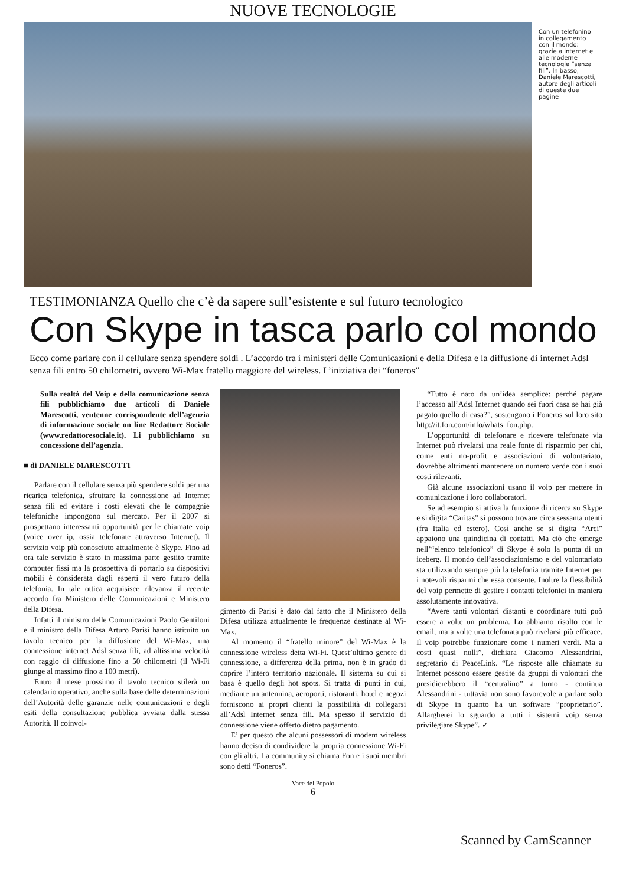NUOVE TECNOLOGIE
Con un telefonino in collegamento con il mondo: grazie a internet e alle moderne tecnologie “senza fili”. In basso, Daniele Marescotti, autore degli articoli di queste due pagine
TESTIMONIANZA Quello che c’è da sapere sull’esistente e sul futuro tecnologico
Con Skype in tasca parlo col mondo
Ecco come parlare con il cellulare senza spendere soldi . L’accordo tra i ministeri delle Comunicazioni e della Difesa e la diffusione di internet Adsl senza fili entro 50 chilometri, ovvero Wi-Max fratello maggiore del wireless. L’iniziativa dei “foneros”
Sulla realtà del Voip e della comunicazione senza fili pubblichiamo due articoli di Daniele Marescotti, ventenne corrispondente dell’agenzia di informazione sociale on line Redattore Sociale (www.redattoresociale.it). Li pubblichiamo su concessione dell’agenzia.
■ di DANIELE MARESCOTTI
Parlare con il cellulare senza più spendere soldi per una ricarica telefonica, sfruttare la connessione ad Internet senza fili ed evitare i costi elevati che le compagnie telefoniche impongono sul mercato. Per il 2007 si prospettano interessanti opportunità per le chiamate voip (voice over ip, ossia telefonate attraverso Internet). Il servizio voip più conosciuto attualmente è Skype. Fino ad ora tale servizio è stato in massima parte gestito tramite computer fissi ma la prospettiva di portarlo su dispositivi mobili è considerata dagli esperti il vero futuro della telefonia. In tale ottica acquisisce rilevanza il recente accordo fra Ministero delle Comunicazioni e Ministero della Difesa.
Infatti il ministro delle Comunicazioni Paolo Gentiloni e il ministro della Difesa Arturo Parisi hanno istituito un tavolo tecnico per la diffusione del Wi-Max, una connessione internet Adsl senza fili, ad altissima velocità con raggio di diffusione fino a 50 chilometri (il Wi-Fi giunge al massimo fino a 100 metri).
Entro il mese prossimo il tavolo tecnico stilerà un calendario operativo, anche sulla base delle determinazioni dell’Autorità delle garanzie nelle comunicazioni e degli esiti della consultazione pubblica avviata dalla stessa Autorità. Il coinvol-
gimento di Parisi è dato dal fatto che il Ministero della Difesa utilizza attualmente le frequenze destinate al Wi-Max.
Al momento il “fratello minore” del Wi-Max è la connessione wireless detta Wi-Fi. Quest’ultimo genere di connessione, a differenza della prima, non è in grado di coprire l’intero territorio nazionale. Il sistema su cui si basa è quello degli hot spots. Si tratta di punti in cui, mediante un antennina, aeroporti, ristoranti, hotel e negozi forniscono ai propri clienti la possibilità di collegarsi all’Adsl Internet senza fili. Ma spesso il servizio di connessione viene offerto dietro pagamento.
E’ per questo che alcuni possessori di modem wireless hanno deciso di condividere la propria connessione Wi-Fi con gli altri. La community si chiama Fon e i suoi membri sono detti “Foneros”.
“Tutto è nato da un’idea semplice: perché pagare l’accesso all’Adsl Internet quando sei fuori casa se hai già pagato quello di casa?”, sostengono i Foneros sul loro sito http://it.fon.com/info/whats_fon.php.
L’opportunità di telefonare e ricevere telefonate via Internet può rivelarsi una reale fonte di risparmio per chi, come enti no-profit e associazioni di volontariato, dovrebbe altrimenti mantenere un numero verde con i suoi costi rilevanti.
Già alcune associazioni usano il voip per mettere in comunicazione i loro collaboratori.
Se ad esempio si attiva la funzione di ricerca su Skype e si digita “Caritas” si possono trovare circa sessanta utenti (fra Italia ed estero). Così anche se si digita “Arci” appaiono una quindicina di contatti. Ma ciò che emerge nell’“elenco telefonico” di Skype è solo la punta di un iceberg. Il mondo dell’associazionismo e del volontariato sta utilizzando sempre più la telefonia tramite Internet per i notevoli risparmi che essa consente. Inoltre la flessibilità del voip permette di gestire i contatti telefonici in maniera assolutamente innovativa.
“Avere tanti volontari distanti e coordinare tutti può essere a volte un problema. Lo abbiamo risolto con le email, ma a volte una telefonata può rivelarsi più efficace. Il voip potrebbe funzionare come i numeri verdi. Ma a costi quasi nulli”, dichiara Giacomo Alessandrini, segretario di PeaceLink. “Le risposte alle chiamate su Internet possono essere gestite da gruppi di volontari che presidierebbero il “centralino” a turno - continua Alessandrini - tuttavia non sono favorevole a parlare solo di Skype in quanto ha un software “proprietario”. Allargherei lo sguardo a tutti i sistemi voip senza privilegiare Skype”. ✓
Voce del Popolo
6
Scanned by CamScanner